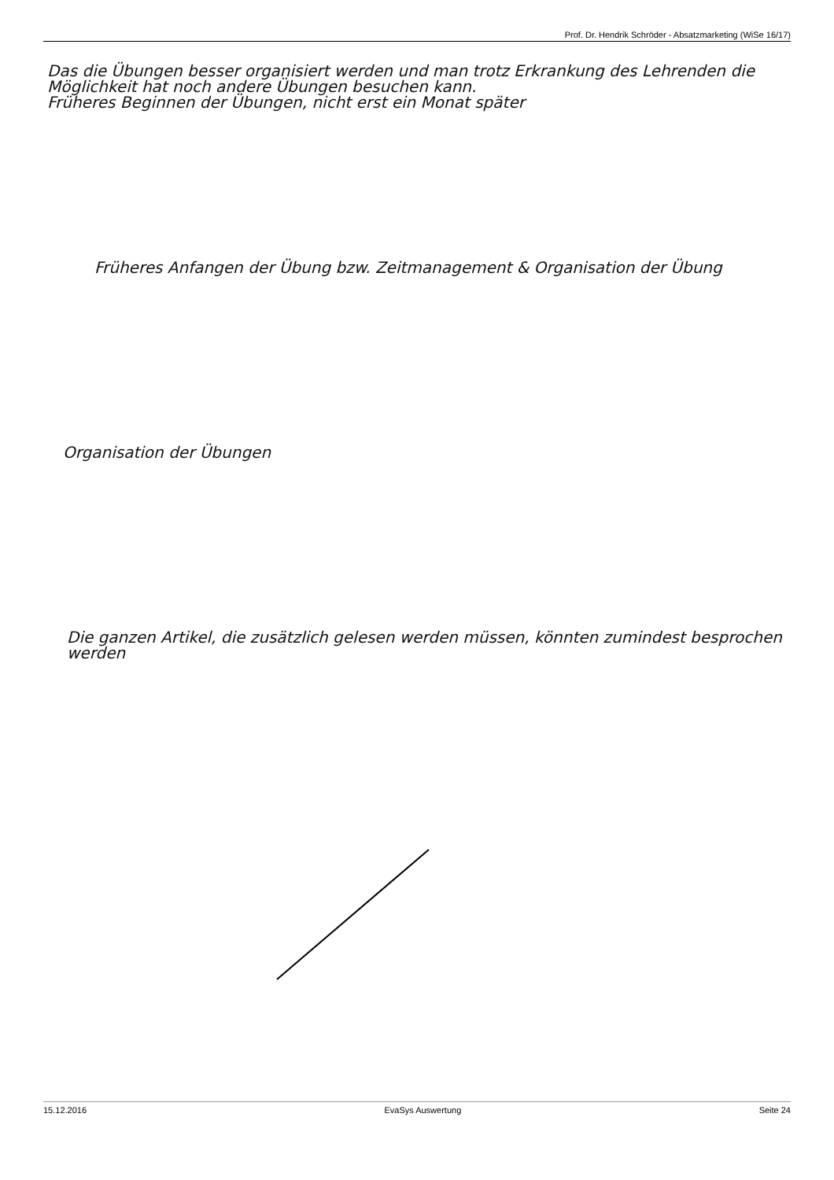Prof. Dr. Hendrik Schröder - Absatzmarketing (WiSe 16/17)
Das die Übungen besser organisiert werden und man trotz Erkrankung des Lehrenden die Möglichkeit hat noch andere Übungen besuchen kann.
Früheres Beginnen der Übungen, nicht erst ein Monat später
Früheres Anfangen der Übung bzw. Zeitmanagement & Organisation der Übung
Organisation der Übungen
Die ganzen Artikel, die zusätzlich gelesen werden müssen, könnten zumindest besprochen werden
15.12.2016 EvaSys Auswertung Seite 24